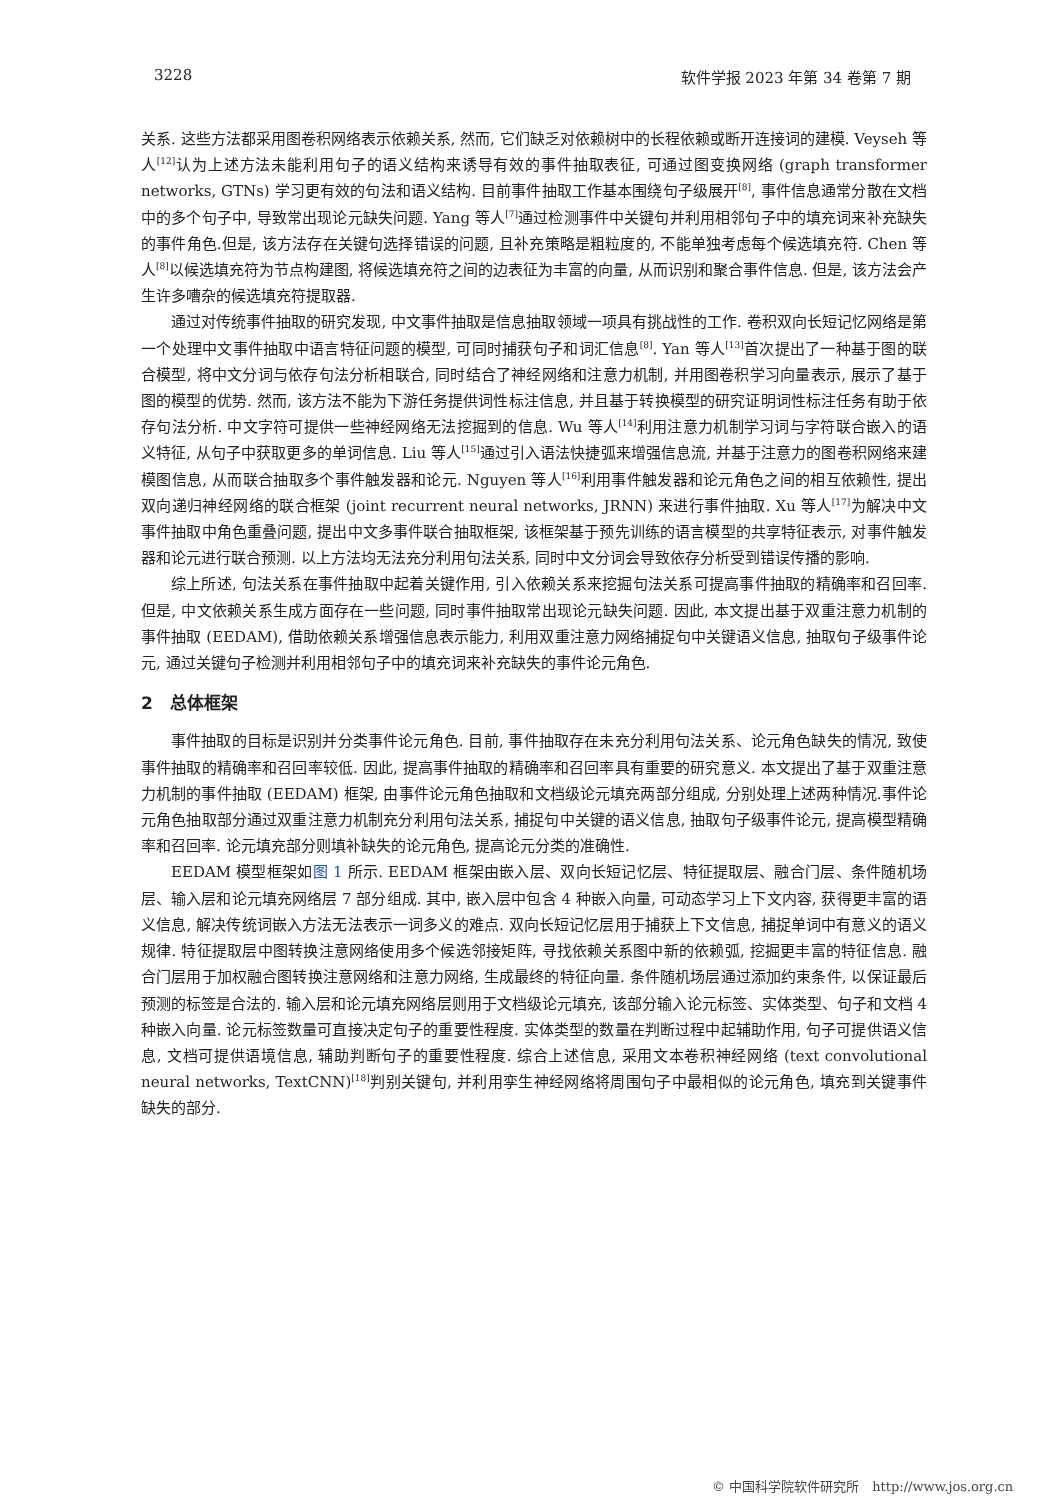3228 软件学报 2023 年第 34 卷第 7 期
关系. 这些方法都采用图卷积网络表示依赖关系, 然而, 它们缺乏对依赖树中的长程依赖或断开连接词的建模. Veyseh 等人<sup>[12]</sup>认为上述方法未能利用句子的语义结构来诱导有效的事件抽取表征, 可通过图变换网络 (graph transformer networks, GTNs) 学习更有效的句法和语义结构. 目前事件抽取工作基本围绕句子级展开<sup>[8]</sup>, 事件信息通常分散在文档中的多个句子中, 导致常出现论元缺失问题. Yang 等人<sup>[7]</sup>通过检测事件中关键句并利用相邻句子中的填充词来补充缺失的事件角色.但是, 该方法存在关键句选择错误的问题, 且补充策略是粗粒度的, 不能单独考虑每个候选填充符. Chen 等人<sup>[8]</sup>以候选填充符为节点构建图, 将候选填充符之间的边表征为丰富的向量, 从而识别和聚合事件信息. 但是, 该方法会产生许多嘈杂的候选填充符提取器.
通过对传统事件抽取的研究发现, 中文事件抽取是信息抽取领域一项具有挑战性的工作. 卷积双向长短记忆网络是第一个处理中文事件抽取中语言特征问题的模型, 可同时捕获句子和词汇信息<sup>[8]</sup>. Yan 等人<sup>[13]</sup>首次提出了一种基于图的联合模型, 将中文分词与依存句法分析相联合, 同时结合了神经网络和注意力机制, 并用图卷积学习向量表示, 展示了基于图的模型的优势. 然而, 该方法不能为下游任务提供词性标注信息, 并且基于转换模型的研究证明词性标注任务有助于依存句法分析. 中文字符可提供一些神经网络无法挖掘到的信息. Wu 等人<sup>[14]</sup>利用注意力机制学习词与字符联合嵌入的语义特征, 从句子中获取更多的单词信息. Liu 等人<sup>[15]</sup>通过引入语法快捷弧来增强信息流, 并基于注意力的图卷积网络来建模图信息, 从而联合抽取多个事件触发器和论元. Nguyen 等人<sup>[16]</sup>利用事件触发器和论元角色之间的相互依赖性, 提出双向递归神经网络的联合框架 (joint recurrent neural networks, JRNN) 来进行事件抽取. Xu 等人<sup>[17]</sup>为解决中文事件抽取中角色重叠问题, 提出中文多事件联合抽取框架, 该框架基于预先训练的语言模型的共享特征表示, 对事件触发器和论元进行联合预测. 以上方法均无法充分利用句法关系, 同时中文分词会导致依存分析受到错误传播的影响.
综上所述, 句法关系在事件抽取中起着关键作用, 引入依赖关系来挖掘句法关系可提高事件抽取的精确率和召回率. 但是, 中文依赖关系生成方面存在一些问题, 同时事件抽取常出现论元缺失问题. 因此, 本文提出基于双重注意力机制的事件抽取 (EEDAM), 借助依赖关系增强信息表示能力, 利用双重注意力网络捕捉句中关键语义信息, 抽取句子级事件论元, 通过关键句子检测并利用相邻句子中的填充词来补充缺失的事件论元角色.
2　总体框架
事件抽取的目标是识别并分类事件论元角色. 目前, 事件抽取存在未充分利用句法关系、论元角色缺失的情况, 致使事件抽取的精确率和召回率较低. 因此, 提高事件抽取的精确率和召回率具有重要的研究意义. 本文提出了基于双重注意力机制的事件抽取 (EEDAM) 框架, 由事件论元角色抽取和文档级论元填充两部分组成, 分别处理上述两种情况.事件论元角色抽取部分通过双重注意力机制充分利用句法关系, 捕捉句中关键的语义信息, 抽取句子级事件论元, 提高模型精确率和召回率. 论元填充部分则填补缺失的论元角色, 提高论元分类的准确性.
EEDAM 模型框架如图 1 所示. EEDAM 框架由嵌入层、双向长短记忆层、特征提取层、融合门层、条件随机场层、输入层和论元填充网络层 7 部分组成. 其中, 嵌入层中包含 4 种嵌入向量, 可动态学习上下文内容, 获得更丰富的语义信息, 解决传统词嵌入方法无法表示一词多义的难点. 双向长短记忆层用于捕获上下文信息, 捕捉单词中有意义的语义规律. 特征提取层中图转换注意网络使用多个候选邻接矩阵, 寻找依赖关系图中新的依赖弧, 挖掘更丰富的特征信息. 融合门层用于加权融合图转换注意网络和注意力网络, 生成最终的特征向量. 条件随机场层通过添加约束条件, 以保证最后预测的标签是合法的. 输入层和论元填充网络层则用于文档级论元填充, 该部分输入论元标签、实体类型、句子和文档 4 种嵌入向量. 论元标签数量可直接决定句子的重要性程度. 实体类型的数量在判断过程中起辅助作用, 句子可提供语义信息, 文档可提供语境信息, 辅助判断句子的重要性程度. 综合上述信息, 采用文本卷积神经网络 (text convolutional neural networks, TextCNN)<sup>[18]</sup>判别关键句, 并利用孪生神经网络将周围句子中最相似的论元角色, 填充到关键事件缺失的部分.
© 中国科学院软件研究所　http://www.jos.org.cn